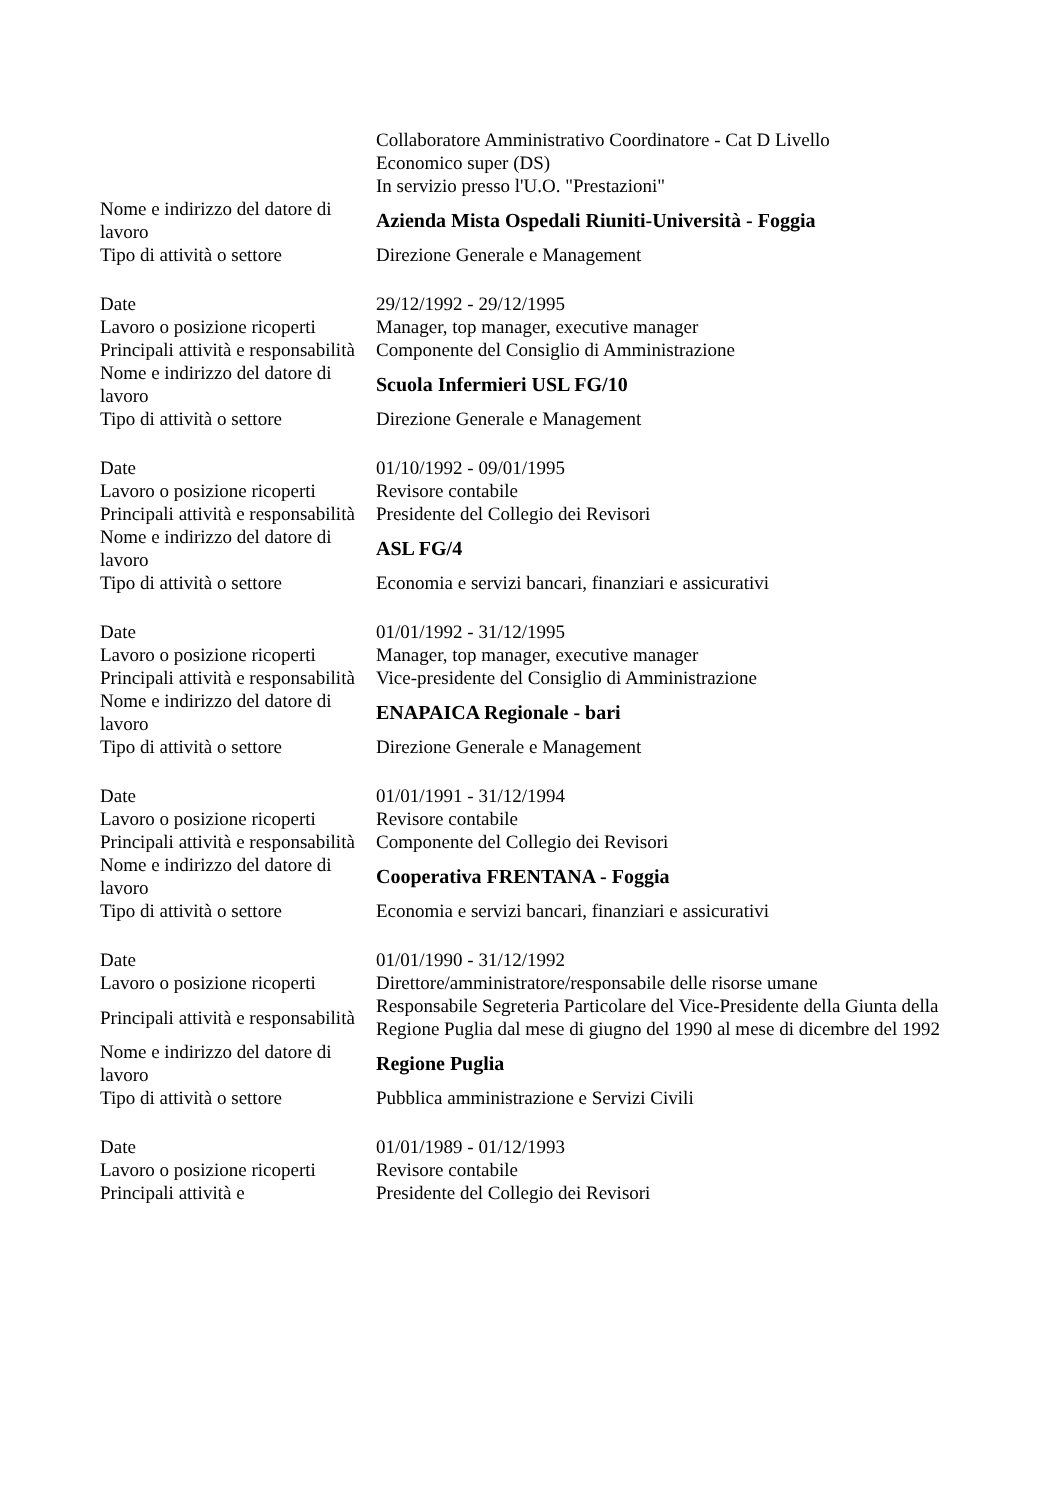| | Collaboratore Amministrativo Coordinatore - Cat D Livello Economico super (DS) In servizio presso l'U.O. "Prestazioni" |
| Nome e indirizzo del datore di lavoro | Azienda Mista Ospedali Riuniti-Università - Foggia |
| Tipo di attività o settore | Direzione Generale e Management |
| Date | 29/12/1992 - 29/12/1995 |
| Lavoro o posizione ricoperti | Manager, top manager, executive manager |
| Principali attività e responsabilità | Componente del Consiglio di Amministrazione |
| Nome e indirizzo del datore di lavoro | Scuola Infermieri USL FG/10 |
| Tipo di attività o settore | Direzione Generale e Management |
| Date | 01/10/1992 - 09/01/1995 |
| Lavoro o posizione ricoperti | Revisore contabile |
| Principali attività e responsabilità | Presidente del Collegio dei Revisori |
| Nome e indirizzo del datore di lavoro | ASL FG/4 |
| Tipo di attività o settore | Economia e servizi bancari, finanziari e assicurativi |
| Date | 01/01/1992 - 31/12/1995 |
| Lavoro o posizione ricoperti | Manager, top manager, executive manager |
| Principali attività e responsabilità | Vice-presidente del Consiglio di Amministrazione |
| Nome e indirizzo del datore di lavoro | ENAPAICA Regionale - bari |
| Tipo di attività o settore | Direzione Generale e Management |
| Date | 01/01/1991 - 31/12/1994 |
| Lavoro o posizione ricoperti | Revisore contabile |
| Principali attività e responsabilità | Componente del Collegio dei Revisori |
| Nome e indirizzo del datore di lavoro | Cooperativa FRENTANA - Foggia |
| Tipo di attività o settore | Economia e servizi bancari, finanziari e assicurativi |
| Date | 01/01/1990 - 31/12/1992 |
| Lavoro o posizione ricoperti | Direttore/amministratore/responsabile delle risorse umane |
| Principali attività e responsabilità | Responsabile Segreteria Particolare del Vice-Presidente della Giunta della Regione Puglia dal mese di giugno del 1990 al mese di dicembre del 1992 |
| Nome e indirizzo del datore di lavoro | Regione Puglia |
| Tipo di attività o settore | Pubblica amministrazione e Servizi Civili |
| Date | 01/01/1989 - 01/12/1993 |
| Lavoro o posizione ricoperti | Revisore contabile |
| Principali attività e | Presidente del Collegio dei Revisori |